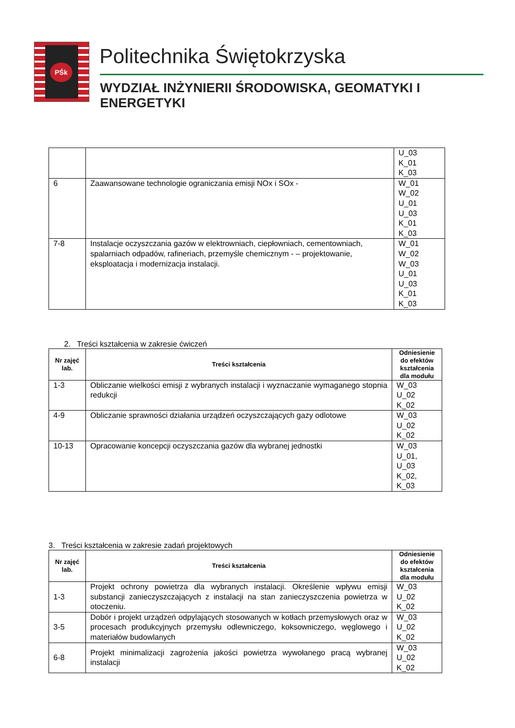PŚk Politechnika Świętokrzyska
WYDZIAŁ INŻYNIERII ŚRODOWISKA, GEOMATYKI I ENERGETYKI
| | | U_03 K_01 K_03 |
| 6 | Zaawansowane technologie ograniczania emisji NOx i SOx - | W_01 W_02 U_01 U_03 K_01 K_03 |
| 7-8 | Instalacje oczyszczania gazów w elektrowniach, ciepłowniach, cementowniach, spalarniach odpadów, rafineriach, przemyśle chemicznym - – projektowanie, eksploatacja i modernizacja instalacji. | W_01 W_02 W_03 U_01 U_03 K_01 K_03 |
2. Treści kształcenia w zakresie ćwiczeń
| Nr zajęć lab. | Treści kształcenia | Odniesienie do efektów kształcenia dla modułu |
| --- | --- | --- |
| 1-3 | Obliczanie wielkości emisji z wybranych instalacji i wyznaczanie wymaganego stopnia redukcji | W_03 U_02 K_02 |
| 4-9 | Obliczanie sprawności działania urządzeń oczyszczających gazy odlotowe | W_03 U_02 K_02 |
| 10-13 | Opracowanie koncepcji oczyszczania gazów dla wybranej jednostki | W_03 U_01, U_03 K_02, K_03 |
3. Treści kształcenia w zakresie zadań projektowych
| Nr zajęć lab. | Treści kształcenia | Odniesienie do efektów kształcenia dla modułu |
| --- | --- | --- |
| 1-3 | Projekt ochrony powietrza dla wybranych instalacji. Określenie wpływu emisji substancji zanieczyszczających z instalacji na stan zanieczyszczenia powietrza w otoczeniu. | W_03 U_02 K_02 |
| 3-5 | Dobór i projekt urządzeń odpylających stosowanych w kotłach przemysłowych oraz w procesach produkcyjnych przemysłu odlewniczego, koksowniczego, węglowego i materiałów budowlanych | W_03 U_02 K_02 |
| 6-8 | Projekt minimalizacji zagrożenia jakości powietrza wywołanego pracą wybranej instalacji | W_03 U_02 K_02 |